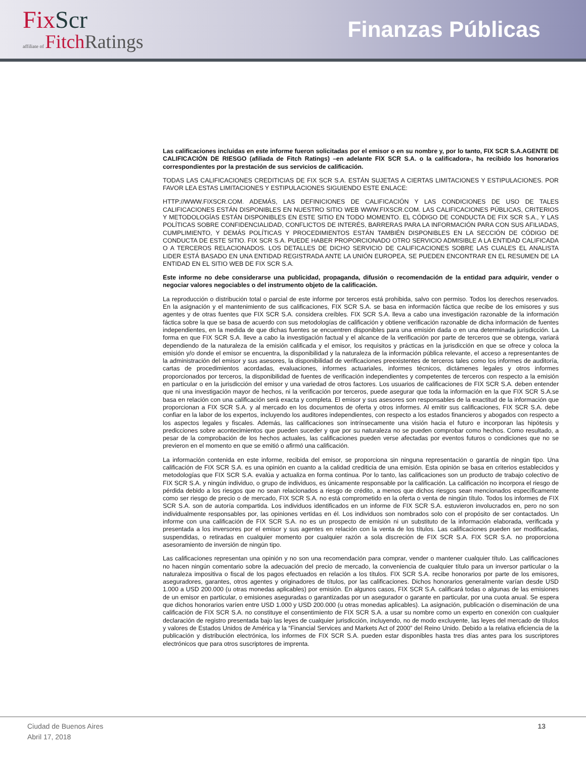FixScr
affiliate of FitchRatings
Finanzas Públicas
Las calificaciones incluidas en este informe fueron solicitadas por el emisor o en su nombre y, por lo tanto, FIX SCR S.A.AGENTE DE CALIFICACIÓN DE RIESGO (afiliada de Fitch Ratings) –en adelante FIX SCR S.A. o la calificadora-, ha recibido los honorarios correspondientes por la prestación de sus servicios de calificación.
TODAS LAS CALIFICACIONES CREDITICIAS DE FIX SCR S.A. ESTÁN SUJETAS A CIERTAS LIMITACIONES Y ESTIPULACIONES. POR FAVOR LEA ESTAS LIMITACIONES Y ESTIPULACIONES SIGUIENDO ESTE ENLACE:
HTTP://WWW.FIXSCR.COM. ADEMÁS, LAS DEFINICIONES DE CALIFICACIÓN Y LAS CONDICIONES DE USO DE TALES CALIFICACIONES ESTÁN DISPONIBLES EN NUESTRO SITIO WEB WWW.FIXSCR.COM. LAS CALIFICACIONES PÚBLICAS, CRITERIOS Y METODOLOGÍAS ESTÁN DISPONIBLES EN ESTE SITIO EN TODO MOMENTO. EL CÓDIGO DE CONDUCTA DE FIX SCR S.A., Y LAS POLÍTICAS SOBRE CONFIDENCIALIDAD, CONFLICTOS DE INTERÉS, BARRERAS PARA LA INFORMACIÓN PARA CON SUS AFILIADAS, CUMPLIMIENTO, Y DEMÁS POLÍTICAS Y PROCEDIMIENTOS ESTÁN TAMBIÉN DISPONIBLES EN LA SECCIÓN DE CÓDIGO DE CONDUCTA DE ESTE SITIO. FIX SCR S.A. PUEDE HABER PROPORCIONADO OTRO SERVICIO ADMISIBLE A LA ENTIDAD CALIFICADA O A TERCEROS RELACIONADOS. LOS DETALLES DE DICHO SERVICIO DE CALIFICACIONES SOBRE LAS CUALES EL ANALISTA LIDER ESTÁ BASADO EN UNA ENTIDAD REGISTRADA ANTE LA UNIÓN EUROPEA, SE PUEDEN ENCONTRAR EN EL RESUMEN DE LA ENTIDAD EN EL SITIO WEB DE FIX SCR S.A.
Este informe no debe considerarse una publicidad, propaganda, difusión o recomendación de la entidad para adquirir, vender o negociar valores negociables o del instrumento objeto de la calificación.
La reproducción o distribución total o parcial de este informe por terceros está prohibida, salvo con permiso. Todos los derechos reservados. En la asignación y el mantenimiento de sus calificaciones, FIX SCR S.A. se basa en información fáctica que recibe de los emisores y sus agentes y de otras fuentes que FIX SCR S.A. considera creíbles. FIX SCR S.A. lleva a cabo una investigación razonable de la información fáctica sobre la que se basa de acuerdo con sus metodologías de calificación y obtiene verificación razonable de dicha información de fuentes independientes, en la medida de que dichas fuentes se encuentren disponibles para una emisión dada o en una determinada jurisdicción. La forma en que FIX SCR S.A. lleve a cabo la investigación factual y el alcance de la verificación por parte de terceros que se obtenga, variará dependiendo de la naturaleza de la emisión calificada y el emisor, los requisitos y prácticas en la jurisdicción en que se ofrece y coloca la emisión y/o donde el emisor se encuentra, la disponibilidad y la naturaleza de la información pública relevante, el acceso a representantes de la administración del emisor y sus asesores, la disponibilidad de verificaciones preexistentes de terceros tales como los informes de auditoría, cartas de procedimientos acordadas, evaluaciones, informes actuariales, informes técnicos, dictámenes legales y otros informes proporcionados por terceros, la disponibilidad de fuentes de verificación independientes y competentes de terceros con respecto a la emisión en particular o en la jurisdicción del emisor y una variedad de otros factores. Los usuarios de calificaciones de FIX SCR S.A. deben entender que ni una investigación mayor de hechos, ni la verificación por terceros, puede asegurar que toda la información en la que FIX SCR S.A.se basa en relación con una calificación será exacta y completa. El emisor y sus asesores son responsables de la exactitud de la información que proporcionan a FIX SCR S.A. y al mercado en los documentos de oferta y otros informes. Al emitir sus calificaciones, FIX SCR S.A. debe confiar en la labor de los expertos, incluyendo los auditores independientes, con respecto a los estados financieros y abogados con respecto a los aspectos legales y fiscales. Además, las calificaciones son intrínsecamente una visión hacia el futuro e incorporan las hipótesis y predicciones sobre acontecimientos que pueden suceder y que por su naturaleza no se pueden comprobar como hechos. Como resultado, a pesar de la comprobación de los hechos actuales, las calificaciones pueden verse afectadas por eventos futuros o condiciones que no se previeron en el momento en que se emitió o afirmó una calificación.
La información contenida en este informe, recibida del emisor, se proporciona sin ninguna representación o garantía de ningún tipo. Una calificación de FIX SCR S.A. es una opinión en cuanto a la calidad crediticia de una emisión. Esta opinión se basa en criterios establecidos y metodologías que FIX SCR S.A. evalúa y actualiza en forma continua. Por lo tanto, las calificaciones son un producto de trabajo colectivo de FIX SCR S.A. y ningún individuo, o grupo de individuos, es únicamente responsable por la calificación. La calificación no incorpora el riesgo de pérdida debido a los riesgos que no sean relacionados a riesgo de crédito, a menos que dichos riesgos sean mencionados específicamente como ser riesgo de precio o de mercado, FIX SCR S.A. no está comprometido en la oferta o venta de ningún título. Todos los informes de FIX SCR S.A. son de autoría compartida. Los individuos identificados en un informe de FIX SCR S.A. estuvieron involucrados en, pero no son individualmente responsables por, las opiniones vertidas en él. Los individuos son nombrados solo con el propósito de ser contactados. Un informe con una calificación de FIX SCR S.A. no es un prospecto de emisión ni un substituto de la información elaborada, verificada y presentada a los inversores por el emisor y sus agentes en relación con la venta de los títulos. Las calificaciones pueden ser modificadas, suspendidas, o retiradas en cualquier momento por cualquier razón a sola discreción de FIX SCR S.A. FIX SCR S.A. no proporciona asesoramiento de inversión de ningún tipo.
Las calificaciones representan una opinión y no son una recomendación para comprar, vender o mantener cualquier título. Las calificaciones no hacen ningún comentario sobre la adecuación del precio de mercado, la conveniencia de cualquier título para un inversor particular o la naturaleza impositiva o fiscal de los pagos efectuados en relación a los títulos. FIX SCR S.A. recibe honorarios por parte de los emisores, aseguradores, garantes, otros agentes y originadores de títulos, por las calificaciones. Dichos honorarios generalmente varían desde USD 1.000 a USD 200.000 (u otras monedas aplicables) por emisión. En algunos casos, FIX SCR S.A. calificará todas o algunas de las emisiones de un emisor en particular, o emisiones aseguradas o garantizadas por un asegurador o garante en particular, por una cuota anual. Se espera que dichos honorarios varíen entre USD 1.000 y USD 200.000 (u otras monedas aplicables). La asignación, publicación o diseminación de una calificación de FIX SCR S.A. no constituye el consentimiento de FIX SCR S.A. a usar su nombre como un experto en conexión con cualquier declaración de registro presentada bajo las leyes de cualquier jurisdicción, incluyendo, no de modo excluyente, las leyes del mercado de títulos y valores de Estados Unidos de América y la “Financial Services and Markets Act of 2000” del Reino Unido. Debido a la relativa eficiencia de la publicación y distribución electrónica, los informes de FIX SCR S.A. pueden estar disponibles hasta tres días antes para los suscriptores electrónicos que para otros suscriptores de imprenta.
Ciudad de Buenos Aires
Abril 17, 2018
13